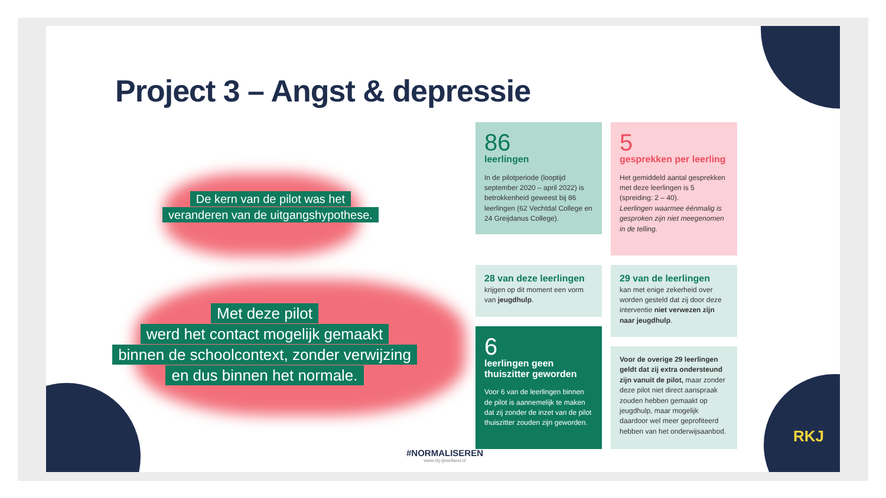Project 3 – Angst & depressie
De kern van de pilot was het
veranderen van de uitgangshypothese.
Met deze pilot
werd het contact mogelijk gemaakt
binnen de schoolcontext, zonder verwijzing
en dus binnen het normale.
86
leerlingen
In de pilotperiode (looptijd september 2020 – april 2022) is betrokkenheid geweest bij 86 leerlingen (62 Vechtdal College en 24 Greijdanus College).
5
gesprekken per leerling
Het gemiddeld aantal gesprekken met deze leerlingen is 5 (spreiding: 2 – 40).
Leerlingen waarmee éénmalig is gesproken zijn niet meegenomen in de telling.
28 van deze leerlingen
krijgen op dit moment een vorm van jeugdhulp.
29 van de leerlingen
kan met enige zekerheid over worden gesteld dat zij door deze interventie niet verwezen zijn naar jeugdhulp.
6
leerlingen geen thuiszitter geworden
Voor 6 van de leerlingen binnen de pilot is aannemelijk te maken dat zij zonder de inzet van de pilot thuiszitter zouden zijn geworden.
Voor de overige 29 leerlingen geldt dat zij extra ondersteund zijn vanuit de pilot, maar zonder deze pilot niet direct aanspraak zouden hebben gemaakt op jeugdhulp, maar mogelijk daardoor wel meer geprofiteerd hebben van het onderwijsaanbod.
RKJ
#NORMALISEREN
www.rkj-ijsselland.nl